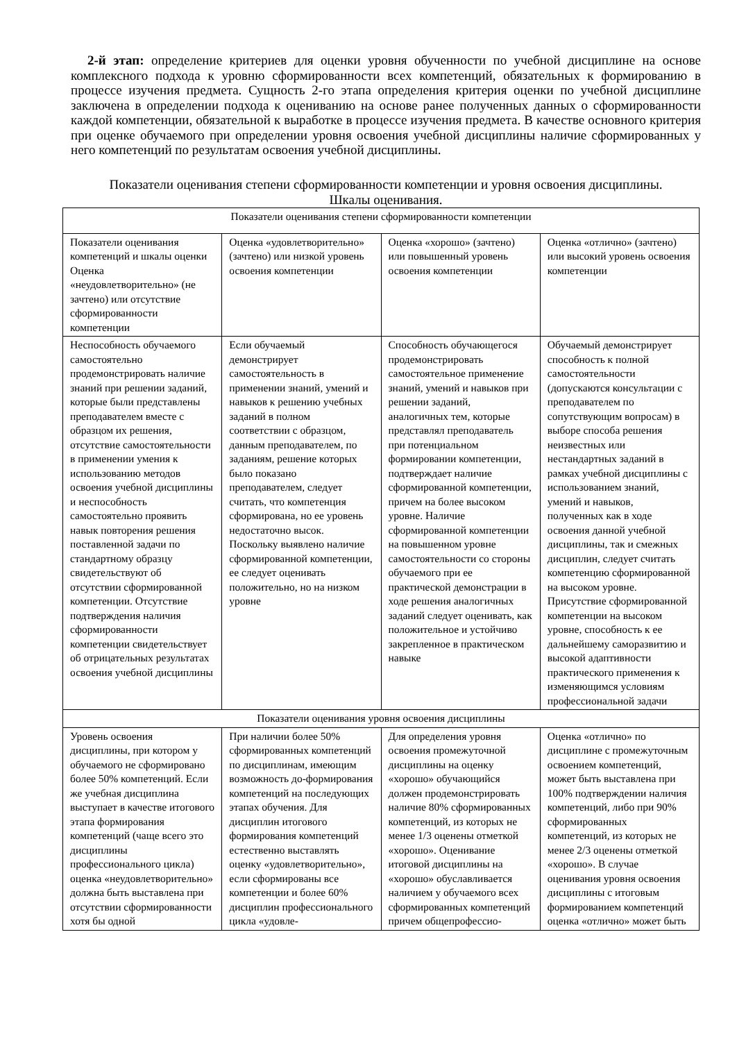2-й этап: определение критериев для оценки уровня обученности по учебной дисциплине на основе комплексного подхода к уровню сформированности всех компетенций, обязательных к формированию в процессе изучения предмета. Сущность 2-го этапа определения критерия оценки по учебной дисциплине заключена в определении подхода к оцениванию на основе ранее полученных данных о сформированности каждой компетенции, обязательной к выработке в процессе изучения предмета. В качестве основного критерия при оценке обучаемого при определении уровня освоения учебной дисциплины наличие сформированных у него компетенций по результатам освоения учебной дисциплины.
Показатели оценивания степени сформированности компетенции и уровня освоения дисциплины.
Шкалы оценивания.
| Показатели оценивания степени сформированности компетенции | | | |
| Показатели оценивания компетенций и шкалы оценки Оценка «неудовлетворительно» (не зачтено) или отсутствие сформированности компетенции | Оценка «удовлетворительно» (зачтено) или низкой уровень освоения компетенции | Оценка «хорошо» (зачтено) или повышенный уровень освоения компетенции | Оценка «отлично» (зачтено) или высокий уровень освоения компетенции |
| Неспособность обучаемого самостоятельно продемонстрировать наличие знаний при решении заданий, которые были представлены преподавателем вместе с образцом их решения, отсутствие самостоятельности в применении умения к использованию методов освоения учебной дисциплины и неспособность самостоятельно проявить навык повторения решения поставленной задачи по стандартному образцу свидетельствуют об отсутствии сформированной компетенции. Отсутствие подтверждения наличия сформированности компетенции свидетельствует об отрицательных результатах освоения учебной дисциплины | Если обучаемый демонстрирует самостоятельность в применении знаний, умений и навыков к решению учебных заданий в полном соответствии с образцом, данным преподавателем, по заданиям, решение которых было показано преподавателем, следует считать, что компетенция сформирована, но ее уровень недостаточно высок. Поскольку выявлено наличие сформированной компетенции, ее следует оценивать положительно, но на низком уровне | Способность обучающегося продемонстрировать самостоятельное применение знаний, умений и навыков при решении заданий, аналогичных тем, которые представлял преподаватель при потенциальном формировании компетенции, подтверждает наличие сформированной компетенции, причем на более высоком уровне. Наличие сформированной компетенции на повышенном уровне самостоятельности со стороны обучаемого при ее практической демонстрации в ходе решения аналогичных заданий следует оценивать, как положительное и устойчиво закрепленное в практическом навыке | Обучаемый демонстрирует способность к полной самостоятельности (допускаются консультации с преподавателем по сопутствующим вопросам) в выборе способа решения неизвестных или нестандартных заданий в рамках учебной дисциплины с использованием знаний, умений и навыков, полученных как в ходе освоения данной учебной дисциплины, так и смежных дисциплин, следует считать компетенцию сформированной на высоком уровне. Присутствие сформированной компетенции на высоком уровне, способность к ее дальнейшему саморазвитию и высокой адаптивности практического применения к изменяющимся условиям профессиональной задачи |
| Показатели оценивания уровня освоения дисциплины | | | |
| Уровень освоения дисциплины, при котором у обучаемого не сформировано более 50% компетенций. Если же учебная дисциплина выступает в качестве итогового этапа формирования компетенций (чаще всего это дисциплины профессионального цикла) оценка «неудовлетворительно» должна быть выставлена при отсутствии сформированности хотя бы одной | При наличии более 50% сформированных компетенций по дисциплинам, имеющим возможность до-формирования компетенций на последующих этапах обучения. Для дисциплин итогового формирования компетенций естественно выставлять оценку «удовлетворительно», если сформированы все компетенции и более 60% дисциплин профессионального цикла «удовле- | Для определения уровня освоения промежуточной дисциплины на оценку «хорошо» обучающийся должен продемонстрировать наличие 80% сформированных компетенций, из которых не менее 1/3 оценены отметкой «хорошо». Оценивание итоговой дисциплины на «хорошо» обуславливается наличием у обучаемого всех сформированных компетенций причем общепрофессио- | Оценка «отлично» по дисциплине с промежуточным освоением компетенций, может быть выставлена при 100% подтверждении наличия компетенций, либо при 90% сформированных компетенций, из которых не менее 2/3 оценены отметкой «хорошо». В случае оценивания уровня освоения дисциплины с итоговым формированием компетенций оценка «отлично» может быть |